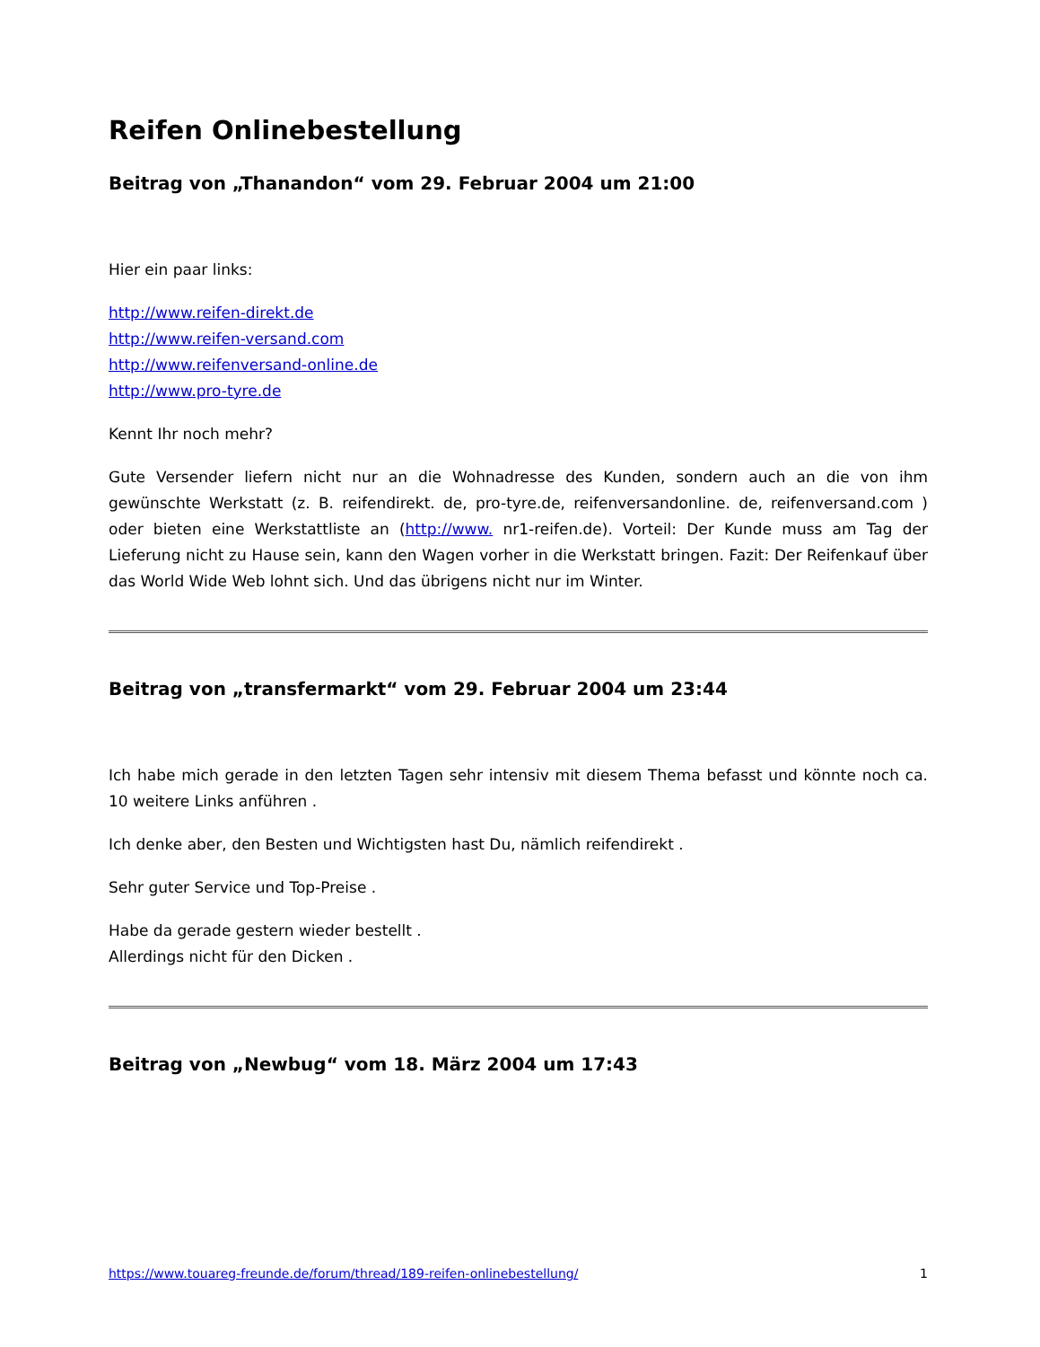Reifen Onlinebestellung
Beitrag von „Thanandon“ vom 29. Februar 2004 um 21:00
Hier ein paar links:
http://www.reifen-direkt.de
http://www.reifen-versand.com
http://www.reifenversand-online.de
http://www.pro-tyre.de
Kennt Ihr noch mehr?
Gute Versender liefern nicht nur an die Wohnadresse des Kunden, sondern auch an die von ihm gewünschte Werkstatt (z. B. reifendirekt. de, pro-tyre.de, reifenversandonline. de, reifenversand.com ) oder bieten eine Werkstattliste an (http://www. nr1-reifen.de). Vorteil: Der Kunde muss am Tag der Lieferung nicht zu Hause sein, kann den Wagen vorher in die Werkstatt bringen. Fazit: Der Reifenkauf über das World Wide Web lohnt sich. Und das übrigens nicht nur im Winter.
Beitrag von „transfermarkt“ vom 29. Februar 2004 um 23:44
Ich habe mich gerade in den letzten Tagen sehr intensiv mit diesem Thema befasst und könnte noch ca. 10 weitere Links anführen .
Ich denke aber, den Besten und Wichtigsten hast Du, nämlich reifendirekt .
Sehr guter Service und Top-Preise .
Habe da gerade gestern wieder bestellt .
Allerdings nicht für den Dicken .
Beitrag von „Newbug“ vom 18. März 2004 um 17:43
https://www.touareg-freunde.de/forum/thread/189-reifen-onlinebestellung/ 1